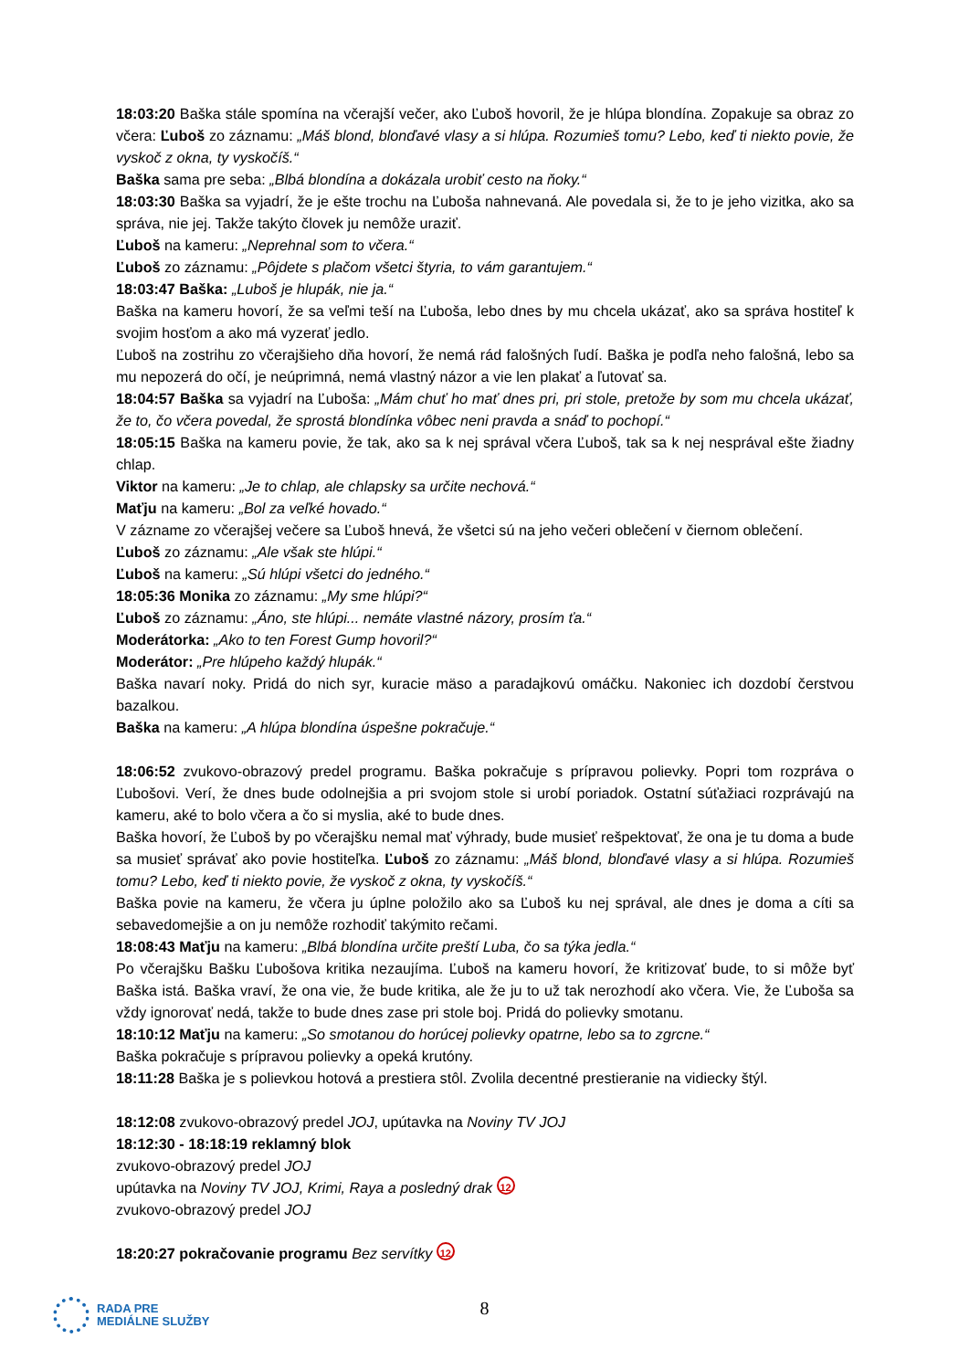18:03:20 Baška stále spomína na včerajší večer, ako Ľuboš hovoril, že je hlúpa blondína. Zopakuje sa obraz zo včera: Ľuboš zo záznamu: „Máš blond, blonďavé vlasy a si hlúpa. Rozumieš tomu? Lebo, keď ti niekto povie, že vyskoč z okna, ty vyskočíš.“
Baška sama pre seba: „Blbá blondína a dokázala urobiť cesto na ňoky.“
18:03:30 Baška sa vyjadrí, že je ešte trochu na Ľuboša nahnevaná. Ale povedala si, že to je jeho vizitka, ako sa správa, nie jej. Takže takýto človek ju nemôže uraziť.
Ľuboš na kameru: „Neprehnal som to včera.“
Ľuboš zo záznamu: „Pôjdete s plačom všetci štyria, to vám garantujem.“
18:03:47 Baška: „Luboš je hlupák, nie ja.“
Baška na kameru hovorí, že sa veľmi teší na Ľuboša, lebo dnes by mu chcela ukázať, ako sa správa hostiteľ k svojim hosťom a ako má vyzerať jedlo.
Ľuboš na zostrihu zo včerajšieho dňa hovorí, že nemá rád falošných ľudí. Baška je podľa neho falošná, lebo sa mu nepozerá do očí, je neúprimná, nemá vlastný názor a vie len plakať a ľutovať sa.
18:04:57 Baška sa vyjadrí na Ľuboša: „Mám chuť ho mať dnes pri, pri stole, pretože by som mu chcela ukázať, že to, čo včera povedal, že sprostá blondínka vôbec neni pravda a snáď to pochopí.“
18:05:15 Baška na kameru povie, že tak, ako sa k nej správal včera Ľuboš, tak sa k nej nesprával ešte žiadny chlap.
Viktor na kameru: „Je to chlap, ale chlapsky sa určite nechová.“
Maťju na kameru: „Bol za veľké hovado.“
V zázname zo včerajšej večere sa Ľuboš hnevá, že všetci sú na jeho večeri oblečení v čiernom oblečení.
Ľuboš zo záznamu: „Ale však ste hlúpi.“
Ľuboš na kameru: „Sú hlúpi všetci do jedného.“
18:05:36 Monika zo záznamu: „My sme hlúpi?“
Ľuboš zo záznamu: „Áno, ste hlúpi... nemáte vlastné názory, prosím ťa.“
Moderátorka: „Ako to ten Forest Gump hovoril?“
Moderátor: „Pre hlúpeho každý hlupák.“
Baška navarí noky. Pridá do nich syr, kuracie mäso a paradajkovú omáčku. Nakoniec ich dozdobí čerstvou bazalkou.
Baška na kameru: „A hlúpa blondína úspešne pokračuje.“
18:06:52 zvukovo-obrazový predel programu. Baška pokračuje s prípravou polievky. Popri tom rozpráva o Ľubošovi. Verí, že dnes bude odolnejšia a pri svojom stole si urobí poriadok. Ostatní súťažiaci rozprávajú na kameru, aké to bolo včera a čo si myslia, aké to bude dnes.
Baška hovorí, že Ľuboš by po včerajšku nemal mať výhrady, bude musieť rešpektovať, že ona je tu doma a bude sa musieť správať ako povie hostiteľka. Ľuboš zo záznamu: „Máš blond, blonďavé vlasy a si hlúpa. Rozumieš tomu? Lebo, keď ti niekto povie, že vyskoč z okna, ty vyskočíš.“
Baška povie na kameru, že včera ju úplne položilo ako sa Ľuboš ku nej správal, ale dnes je doma a cíti sa sebavedomejšie a on ju nemôže rozhodiť takýmito rečami.
18:08:43 Maťju na kameru: „Blbá blondína určite preští Luba, čo sa týka jedla.“
Po včerajšku Bašku Ľubošova kritika nezaujíma. Ľuboš na kameru hovorí, že kritizovať bude, to si môže byť Baška istá. Baška vraví, že ona vie, že bude kritika, ale že ju to už tak nerozhodí ako včera. Vie, že Ľuboša sa vždy ignorovať nedá, takže to bude dnes zase pri stole boj. Pridá do polievky smotanu.
18:10:12 Maťju na kameru: „So smotanou do horúcej polievky opatrne, lebo sa to zgrcne.“
Baška pokračuje s prípravou polievky a opeká krutóny.
18:11:28 Baška je s polievkou hotová a prestiera stôl. Zvolila decentné prestieranie na vidiecky štýl.
18:12:08 zvukovo-obrazový predel JOJ, upútavka na Noviny TV JOJ
18:12:30 - 18:18:19 reklamný blok
zvukovo-obrazový predel JOJ
upútavka na Noviny TV JOJ, Krimi, Raya a posledný drak 12
zvukovo-obrazový predel JOJ
18:20:27 pokračovanie programu Bez servítky 12
RADA PRE
MEDIÁLNE SLUŽBY
8